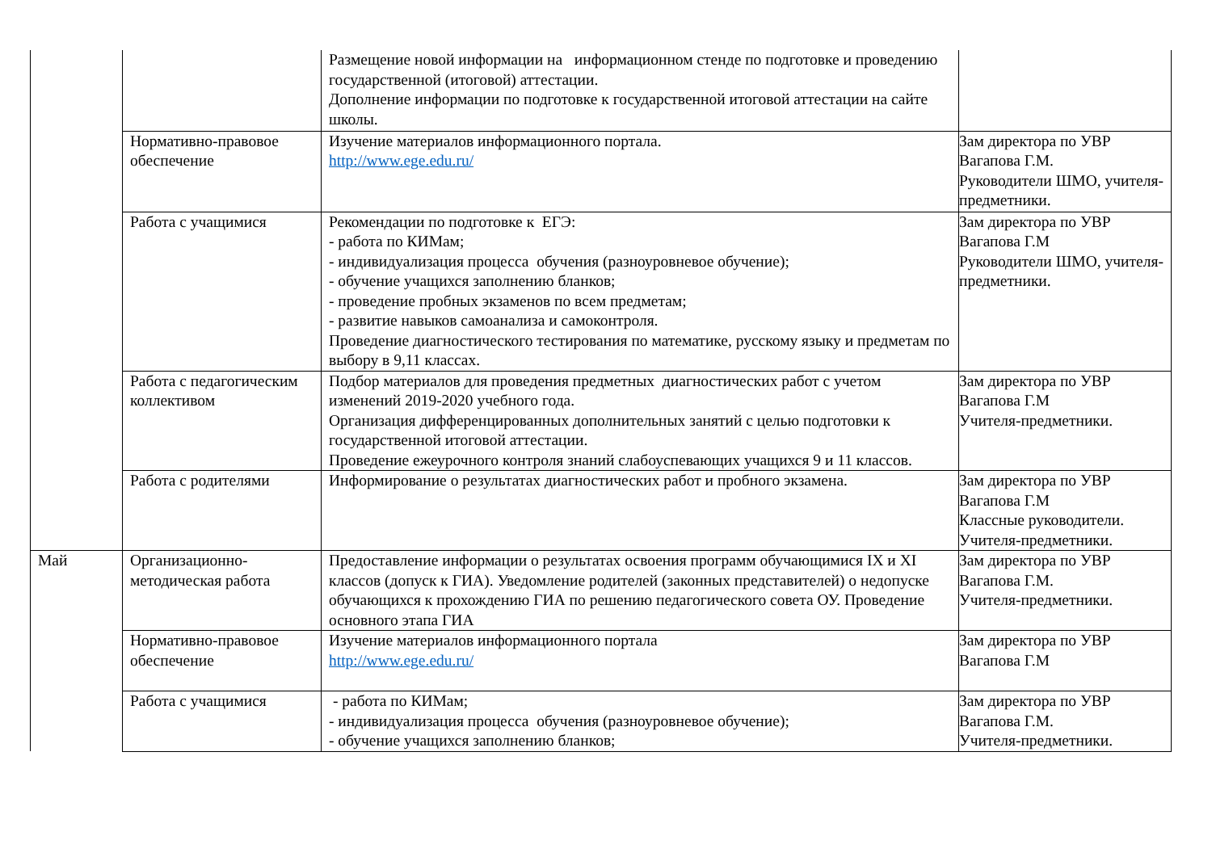| | | Размещение новой информации на информационном стенде по подготовке и проведению государственной (итоговой) аттестации. Дополнение информации по подготовке к государственной итоговой аттестации на сайте школы. | |
| | Нормативно-правовое обеспечение | Изучение материалов информационного портала. http://www.ege.edu.ru/ | Зам директора по УВР Вагапова Г.М. Руководители ШМО, учителя-предметники. |
| | Работа с учащимися | Рекомендации по подготовке к ЕГЭ: - работа по КИМам; - индивидуализация процесса обучения (разноуровневое обучение); - обучение учащихся заполнению бланков; - проведение пробных экзаменов по всем предметам; - развитие навыков самоанализа и самоконтроля. Проведение диагностического тестирования по математике, русскому языку и предметам по выбору в 9,11 классах. | Зам директора по УВР Вагапова Г.М Руководители ШМО, учителя-предметники. |
| | Работа с педагогическим коллективом | Подбор материалов для проведения предметных диагностических работ с учетом изменений 2019-2020 учебного года. Организация дифференцированных дополнительных занятий с целью подготовки к государственной итоговой аттестации. Проведение ежеурочного контроля знаний слабоуспевающих учащихся 9 и 11 классов. | Зам директора по УВР Вагапова Г.М Учителя-предметники. |
| | Работа с родителями | Информирование о результатах диагностических работ и пробного экзамена. | Зам директора по УВР Вагапова Г.М Классные руководители. Учителя-предметники. |
| Май | Организационно-методическая работа | Предоставление информации о результатах освоения программ обучающимися IX и XI классов (допуск к ГИА). Уведомление родителей (законных представителей) о недопуске обучающихся к прохождению ГИА по решению педагогического совета ОУ. Проведение основного этапа ГИА | Зам директора по УВР Вагапова Г.М. Учителя-предметники. |
| | Нормативно-правовое обеспечение | Изучение материалов информационного портала http://www.ege.edu.ru/ | Зам директора по УВР Вагапова Г.М |
| | Работа с учащимися | - работа по КИМам; - индивидуализация процесса обучения (разноуровневое обучение); - обучение учащихся заполнению бланков; | Зам директора по УВР Вагапова Г.М. Учителя-предметники. |